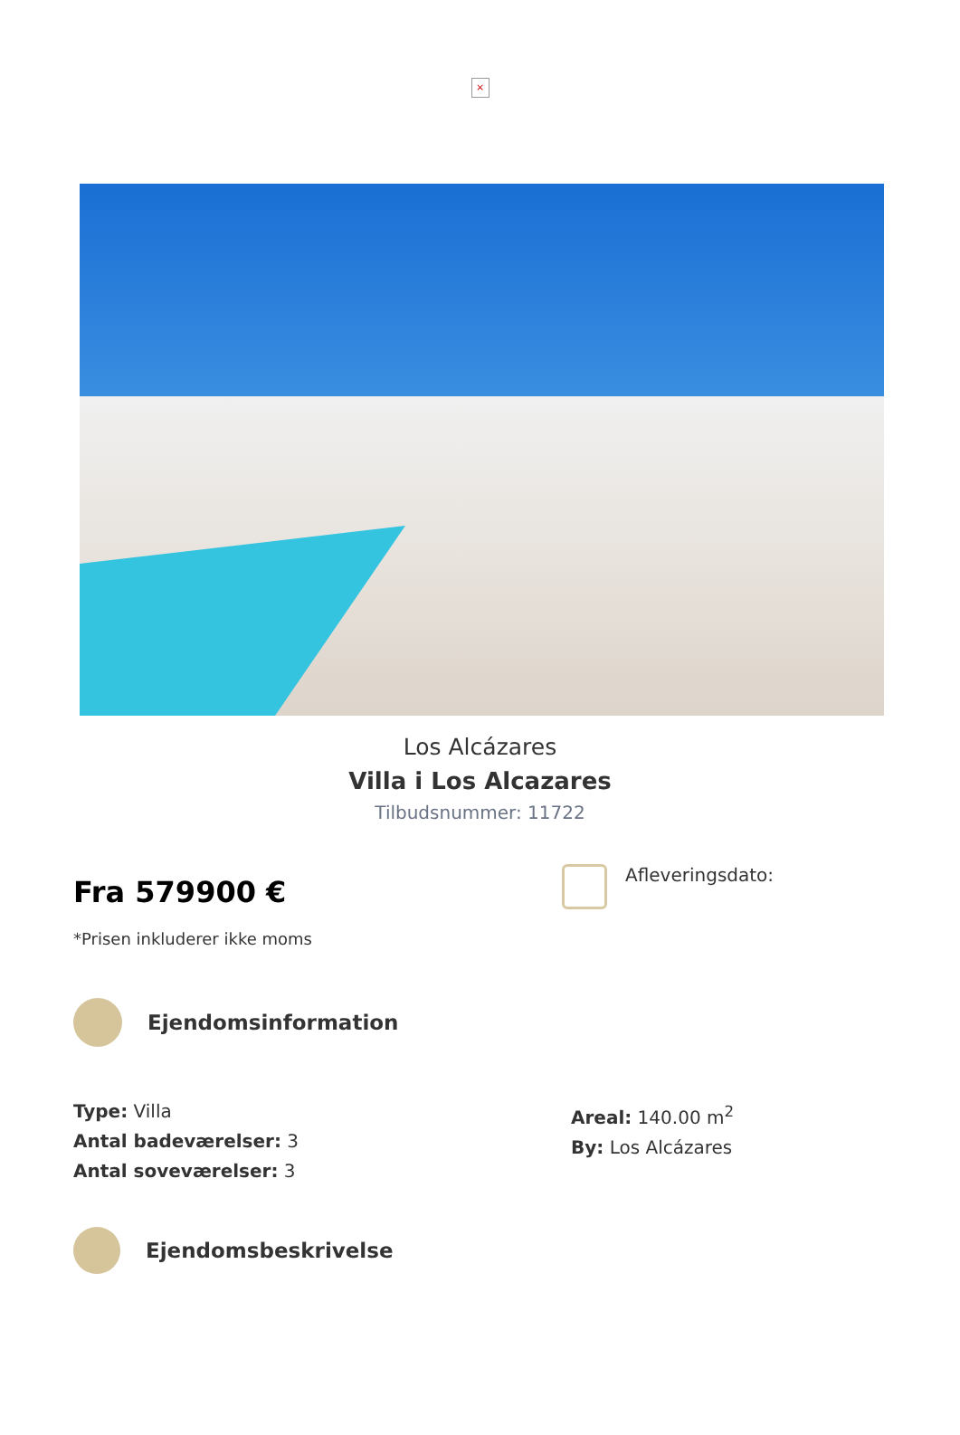×
Los Alcázares
Villa i Los Alcazares
Tilbudsnummer: 11722
Fra 579900 €
*Prisen inkluderer ikke moms
Afleveringsdato:
Ejendomsinformation
Type: Villa
Antal badeværelser: 3
Antal soveværelser: 3
Areal: 140.00 m<sup>2</sup>
By: Los Alcázares
Ejendomsbeskrivelse